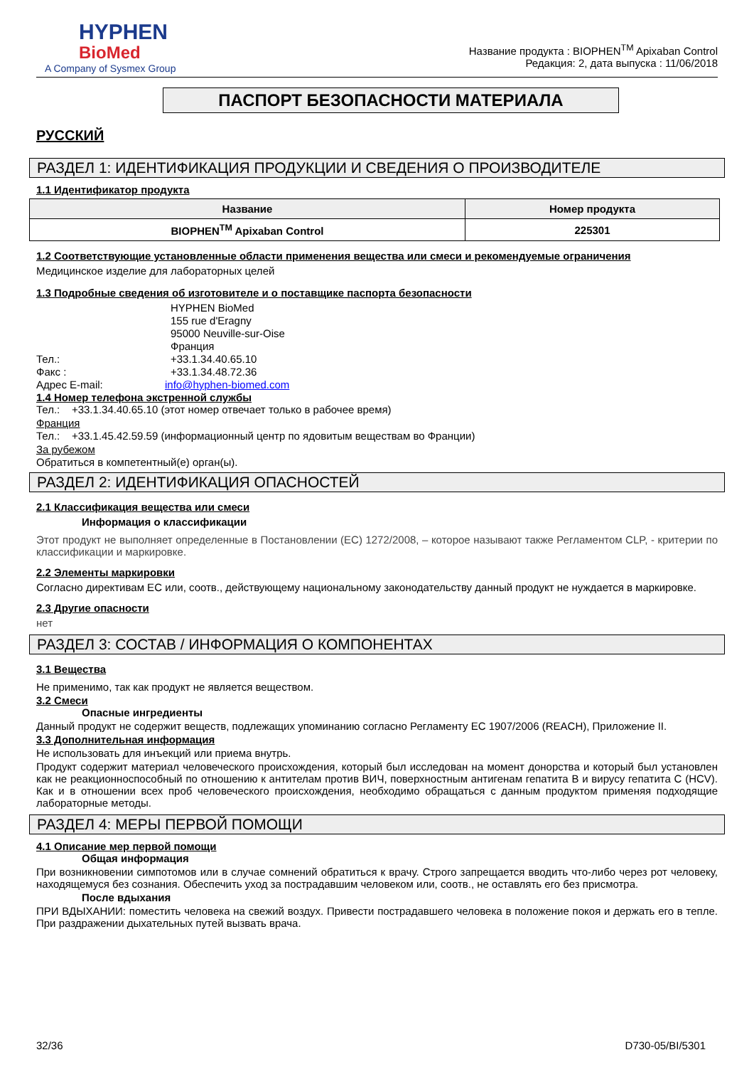HYPHEN
BioMed
A Company of Sysmex Group
Название продукта : BIOPHEN<sup>TM</sup> Apixaban Control
Редакция: 2, дата выпуска : 11/06/2018
ПАСПОРТ БЕЗОПАСНОСТИ МАТЕРИАЛА
РУССКИЙ
РАЗДЕЛ 1: ИДЕНТИФИКАЦИЯ ПРОДУКЦИИ И СВЕДЕНИЯ О ПРОИЗВОДИТЕЛЕ
1.1 Идентификатор продукта
| Название | Номер продукта |
| --- | --- |
| BIOPHEN<sup>TM</sup> Apixaban Control | 225301 |
1.2 Соответствующие установленные области применения вещества или смеси и рекомендуемые ограничения
Медицинское изделие для лабораторных целей
1.3 Подробные сведения об изготовителе и о поставщике паспорта безопасности
HYPHEN BioMed
155 rue d'Eragny
95000 Neuville-sur-Oise
Франция
Тел.: +33.1.34.40.65.10
Факс : +33.1.34.48.72.36
Адрес E-mail: info@hyphen-biomed.com
1.4 Номер телефона экстренной службы
Тел.: +33.1.34.40.65.10 (этот номер отвечает только в рабочее время)
Франция
Тел.: +33.1.45.42.59.59 (информационный центр по ядовитым веществам во Франции)
За рубежом
Обратиться в компетентный(е) орган(ы).
РАЗДЕЛ 2: ИДЕНТИФИКАЦИЯ ОПАСНОСТЕЙ
2.1 Классификация вещества или смеси
Информация о классификации
Этот продукт не выполняет определенные в Постановлении (ЕС) 1272/2008, – которое называют также Регламентом CLP, - критерии по классификации и маркировке.
2.2 Элементы маркировки
Согласно директивам ЕС или, соотв., действующему национальному законодательству данный продукт не нуждается в маркировке.
2.3 Другие опасности
нет
РАЗДЕЛ 3: СОСТАВ / ИНФОРМАЦИЯ О КОМПОНЕНТАХ
3.1 Вещества
Не применимо, так как продукт не является веществом.
3.2 Смеси
Опасные ингредиенты
Данный продукт не содержит веществ, подлежащих упоминанию согласно Регламенту ЕС 1907/2006 (REACH), Приложение II.
3.3 Дополнительная информация
Не использовать для инъекций или приема внутрь.
Продукт содержит материал человеческого происхождения, который был исследован на момент донорства и который был установлен как не реакционноспособный по отношению к антителам против ВИЧ, поверхностным антигенам гепатита B и вирусу гепатита C (HCV). Как и в отношении всех проб человеческого происхождения, необходимо обращаться с данным продуктом применяя подходящие лабораторные методы.
РАЗДЕЛ 4: МЕРЫ ПЕРВОЙ ПОМОЩИ
4.1 Описание мер первой помощи
Общая информация
При возникновении симпотомов или в случае сомнений обратиться к врачу. Строго запрещается вводить что-либо через рот человеку, находящемуся без сознания. Обеспечить уход за пострадавшим человеком или, соотв., не оставлять его без присмотра.
После вдыхания
ПРИ ВДЫХАНИИ: поместить человека на свежий воздух. Привести пострадавшего человека в положение покоя и держать его в тепле. При раздражении дыхательных путей вызвать врача.
32/36 D730-05/BI/5301